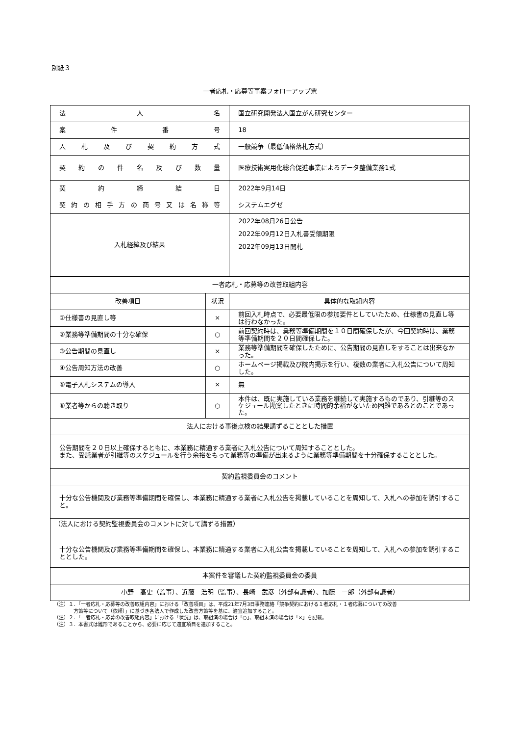別紙３
一者応札・応募等事案フォローアップ票
| 法 人 名 | | 国立研究開発法人国立がん研究センター |
| 案 件 番 号 | | 18 |
| 入 札 及 び 契 約 方 式 | | 一般競争（最低価格落札方式） |
| 契 約 の 件 名 及 び 数 量 | | 医療技術実用化総合促進事業によるデータ整備業務1式 |
| 契 約 締 結 日 | | 2022年9月14日 |
| 契約の相手方の商号又は名称等 | | システムエグゼ |
| 入札経緯及び結果 | | 2022年08月26日公告 2022年09月12日入札書受領期限 2022年09月13日開札 |
| 一者応札・応募等の改善取組内容 | | |
| 改善項目 | 状況 | 具体的な取組内容 |
| ①仕様書の見直し等 | × | 前回入札時点で、必要最低限の参加要件としていたため、仕様書の見直し等は行わなかった。 |
| ②業務等準備期間の十分な確保 | ○ | 前回契約時は、業務等準備期間を１０日間確保したが、今回契約時は、業務等準備期間を２０日間確保した。 |
| ③公告期間の見直し | × | 業務等準備期間を確保したために、公告期間の見直しをすることは出来なかった。 |
| ④公告周知方法の改善 | ○ | ホームページ掲載及び院内掲示を行い、複数の業者に入札公告について周知した。 |
| ⑤電子入札システムの導入 | × | 無 |
| ⑥業者等からの聴き取り | ○ | 本件は、既に実施している業務を継続して実施するものであり、引継等のスケジュール勘案したときに時間的余裕がないため困難であるとのことであった。 |
| 法人における事後点検の結果講ずることとした措置 | | |
| 公告期間を２０日以上確保するともに、本業務に精通する業者に入札公告について周知することとした。 また、受託業者が引継等のスケジュールを行う余裕をもって業務等の準備が出来るように業務等準備期間を十分確保することとした。 | | |
| 契約監視委員会のコメント | | |
| 十分な公告機関及び業務等準備期間を確保し、本業務に精通する業者に入札公告を掲載していることを周知して、入札への参加を誘引すること。 | | |
| （法人における契約監視委員会のコメントに対して講ずる措置） 十分な公告機関及び業務等準備期間を確保し、本業務に精通する業者に入札公告を掲載していることを周知して、入札への参加を誘引することとした。 | | |
| 本案件を審議した契約監視委員会の委員 | | |
| 小野 高史（監事）、近藤 浩明（監事）、長崎 武彦（外部有識者）、加藤 一郎（外部有識者） | | |
（注）１．「一者応札・応募等の改善取組内容」における「改善項目」は、平成21年7月3日事務連絡「競争契約における１者応札・１者応募についての改善
　　　　方策等について（依頼）」に基づき各法人で作成した改善方策等を基に、適宜追加すること。
（注）２．「一者応札・応募の改善取組内容」における「状況」は、取組済の場合は「○」、取組未済の場合は「×」を記載。
（注）３．本書式は雛形であることから、必要に応じて適宜項目を追加すること。